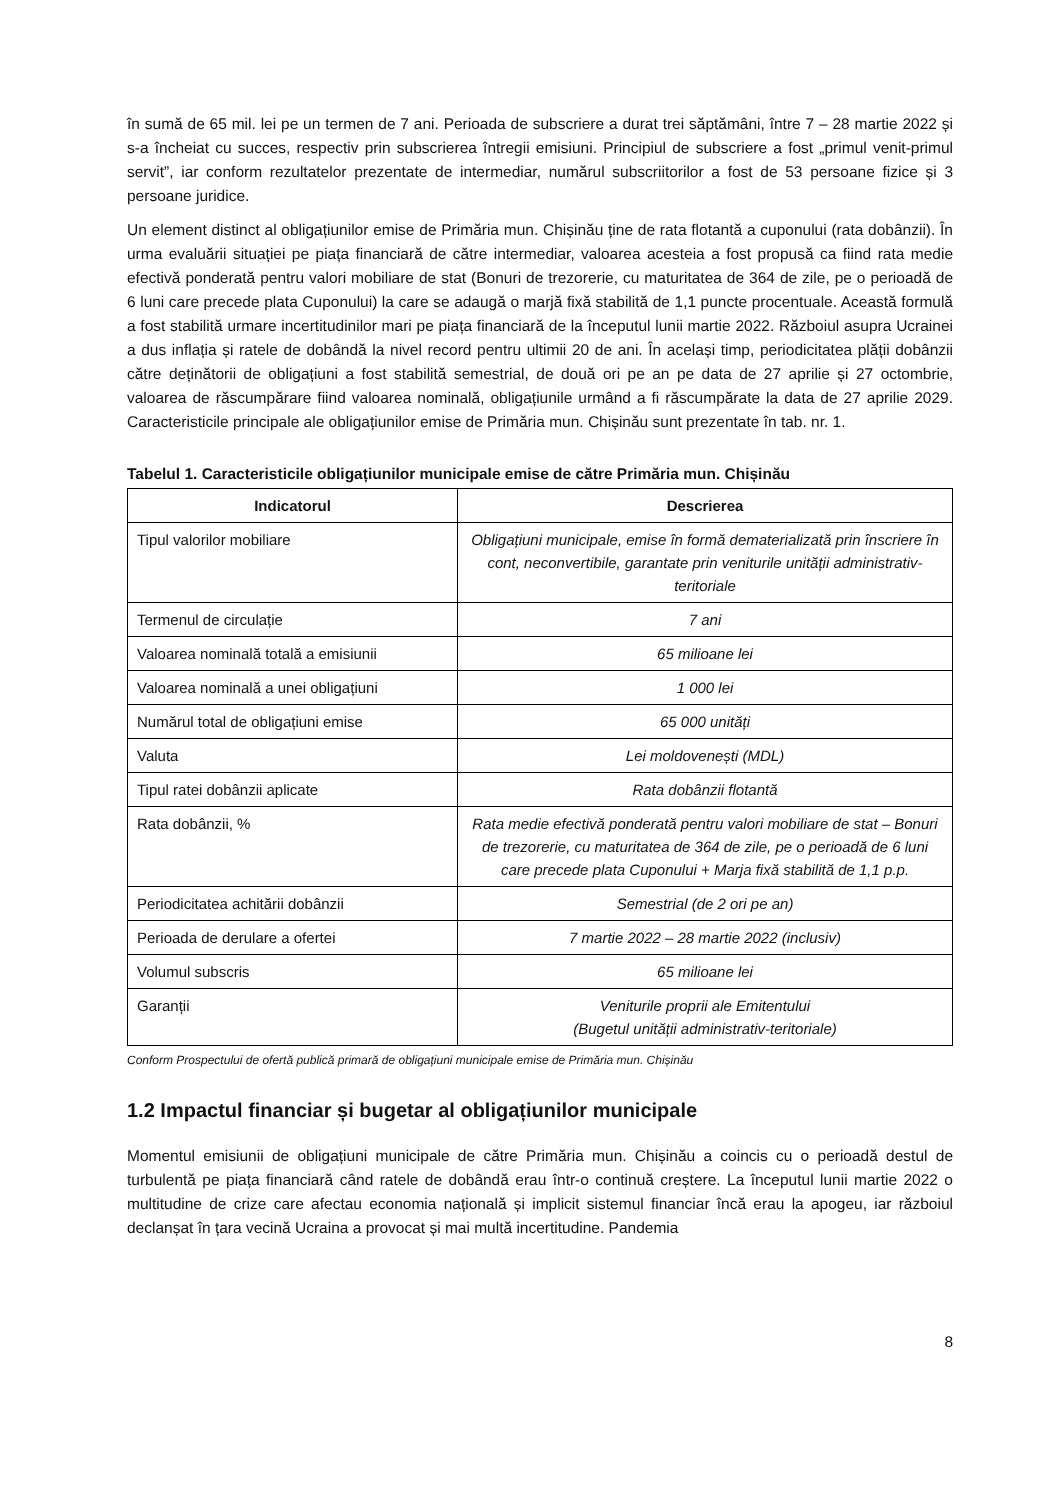în sumă de 65 mil. lei pe un termen de 7 ani. Perioada de subscriere a durat trei săptămâni, între 7 – 28 martie 2022 și s-a încheiat cu succes, respectiv prin subscrierea întregii emisiuni. Principiul de subscriere a fost „primul venit-primul servit”, iar conform rezultatelor prezentate de intermediar, numărul subscriitorilor a fost de 53 persoane fizice și 3 persoane juridice.
Un element distinct al obligațiunilor emise de Primăria mun. Chișinău ține de rata flotantă a cuponului (rata dobânzii). În urma evaluării situației pe piața financiară de către intermediar, valoarea acesteia a fost propusă ca fiind rata medie efectivă ponderată pentru valori mobiliare de stat (Bonuri de trezorerie, cu maturitatea de 364 de zile, pe o perioadă de 6 luni care precede plata Cuponului) la care se adaugă o marjă fixă stabilită de 1,1 puncte procentuale. Această formulă a fost stabilită urmare incertitudinilor mari pe piața financiară de la începutul lunii martie 2022. Războiul asupra Ucrainei a dus inflația și ratele de dobândă la nivel record pentru ultimii 20 de ani. În același timp, periodicitatea plății dobânzii către deținătorii de obligațiuni a fost stabilită semestrial, de două ori pe an pe data de 27 aprilie și 27 octombrie, valoarea de răscumpărare fiind valoarea nominală, obligațiunile urmând a fi răscumpărate la data de 27 aprilie 2029. Caracteristicile principale ale obligațiunilor emise de Primăria mun. Chișinău sunt prezentate în tab. nr. 1.
Tabelul 1. Caracteristicile obligațiunilor municipale emise de către Primăria mun. Chișinău
| Indicatorul | Descrierea |
| --- | --- |
| Tipul valorilor mobiliare | Obligațiuni municipale, emise în formă dematerializată prin înscriere în cont, neconvertibile, garantate prin veniturile unității administrativ-teritoriale |
| Termenul de circulație | 7 ani |
| Valoarea nominală totală a emisiunii | 65 milioane lei |
| Valoarea nominală a unei obligațiuni | 1 000 lei |
| Numărul total de obligațiuni emise | 65 000 unități |
| Valuta | Lei moldovenești (MDL) |
| Tipul ratei dobânzii aplicate | Rata dobânzii flotantă |
| Rata dobânzii, % | Rata medie efectivă ponderată pentru valori mobiliare de stat – Bonuri de trezorerie, cu maturitatea de 364 de zile, pe o perioadă de 6 luni care precede plata Cuponului + Marja fixă stabilită de 1,1 p.p. |
| Periodicitatea achitării dobânzii | Semestrial (de 2 ori pe an) |
| Perioada de derulare a ofertei | 7 martie 2022 – 28 martie 2022 (inclusiv) |
| Volumul subscris | 65 milioane lei |
| Garanții | Veniturile proprii ale Emitentului (Bugetul unității administrativ-teritoriale) |
Conform Prospectului de ofertă publică primară de obligațiuni municipale emise de Primăria mun. Chișinău
1.2 Impactul financiar și bugetar al obligațiunilor municipale
Momentul emisiunii de obligațiuni municipale de către Primăria mun. Chișinău a coincis cu o perioadă destul de turbulentă pe piața financiară când ratele de dobândă erau într-o continuă creștere. La începutul lunii martie 2022 o multitudine de crize care afectau economia națională și implicit sistemul financiar încă erau la apogeu, iar războiul declanșat în țara vecină Ucraina a provocat și mai multă incertitudine. Pandemia
8